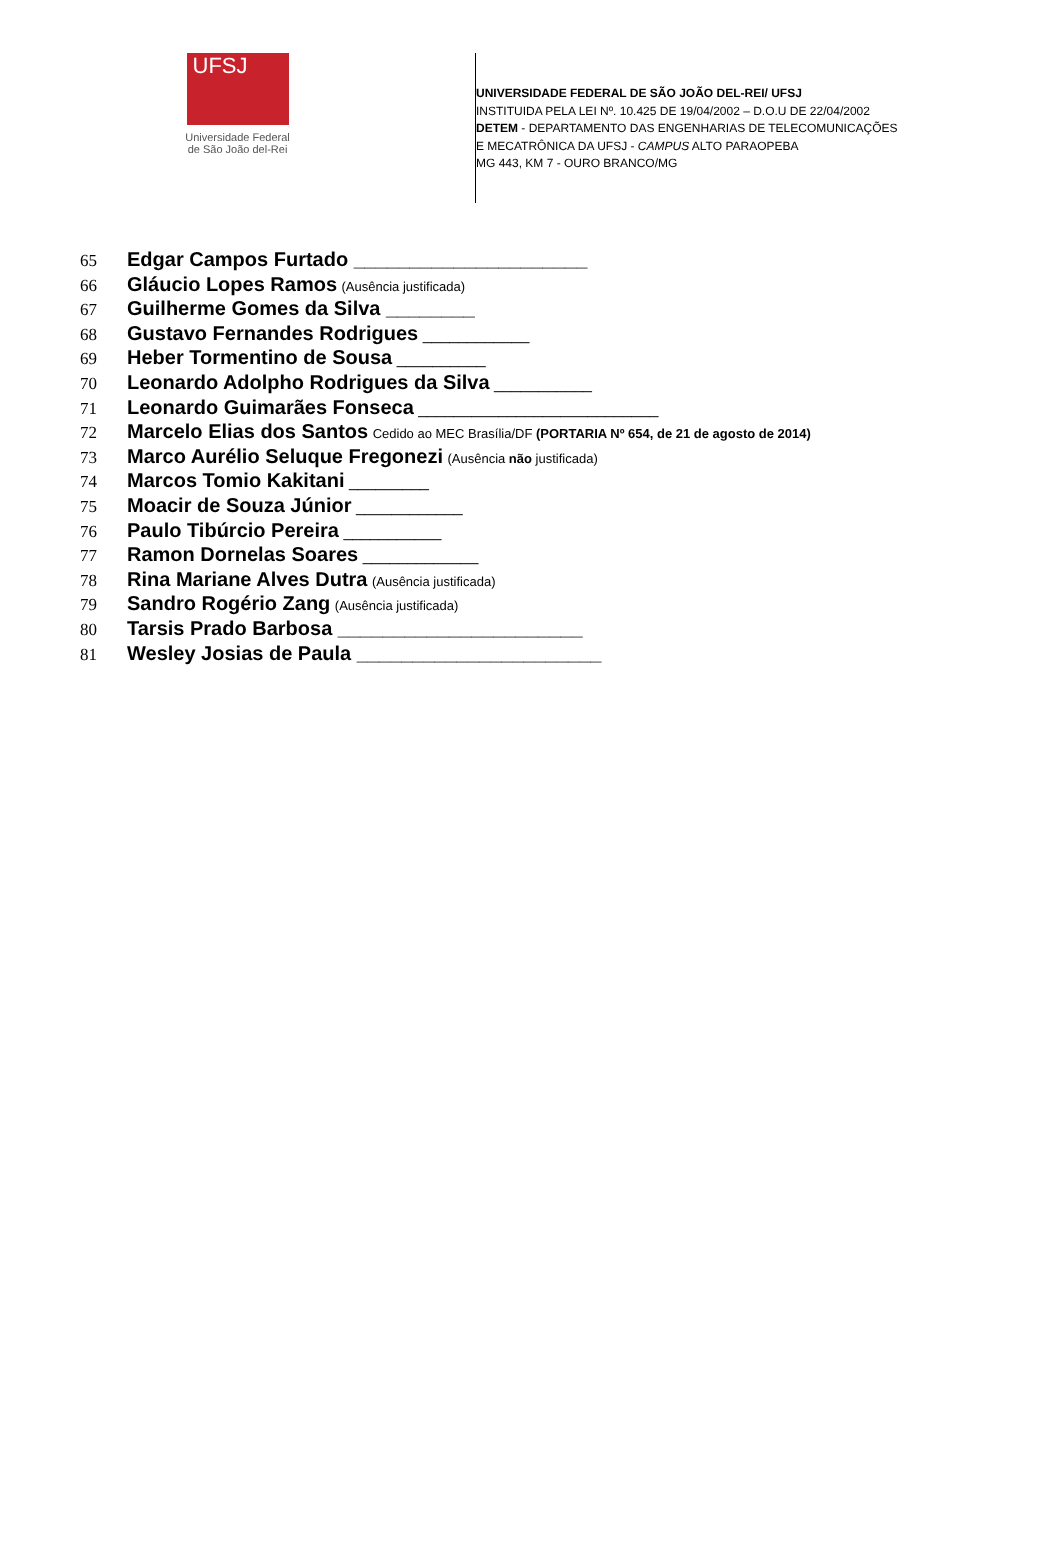UFSJ
Universidade Federal
de São João del-Rei
UNIVERSIDADE FEDERAL DE SÃO JOÃO DEL-REI/ UFSJ
INSTITUIDA PELA LEI Nº. 10.425 DE 19/04/2002 – D.O.U DE 22/04/2002
DETEM - DEPARTAMENTO DAS ENGENHARIAS DE TELECOMUNICAÇÕES
E MECATRÔNICA DA UFSJ - CAMPUS ALTO PARAOPEBA
MG 443, KM 7 - OURO BRANCO/MG
65 Edgar Campos Furtado _____________________
66 Gláucio Lopes Ramos (Ausência justificada)
67 Guilherme Gomes da Silva ________
68 Gustavo Fernandes Rodrigues ____________
69 Heber Tormentino de Sousa __________
70 Leonardo Adolpho Rodrigues da Silva ___________
71 Leonardo Guimarães Fonseca ___________________________
72 Marcelo Elias dos Santos Cedido ao MEC Brasília/DF (PORTARIA Nº 654, de 21 de agosto de 2014)
73 Marco Aurélio Seluque Fregonezi (Ausência não justificada)
74 Marcos Tomio Kakitani _________
75 Moacir de Souza Júnior ____________
76 Paulo Tibúrcio Pereira ___________
77 Ramon Dornelas Soares _____________
78 Rina Mariane Alves Dutra (Ausência justificada)
79 Sandro Rogério Zang (Ausência justificada)
80 Tarsis Prado Barbosa ______________________
81 Wesley Josias de Paula ______________________